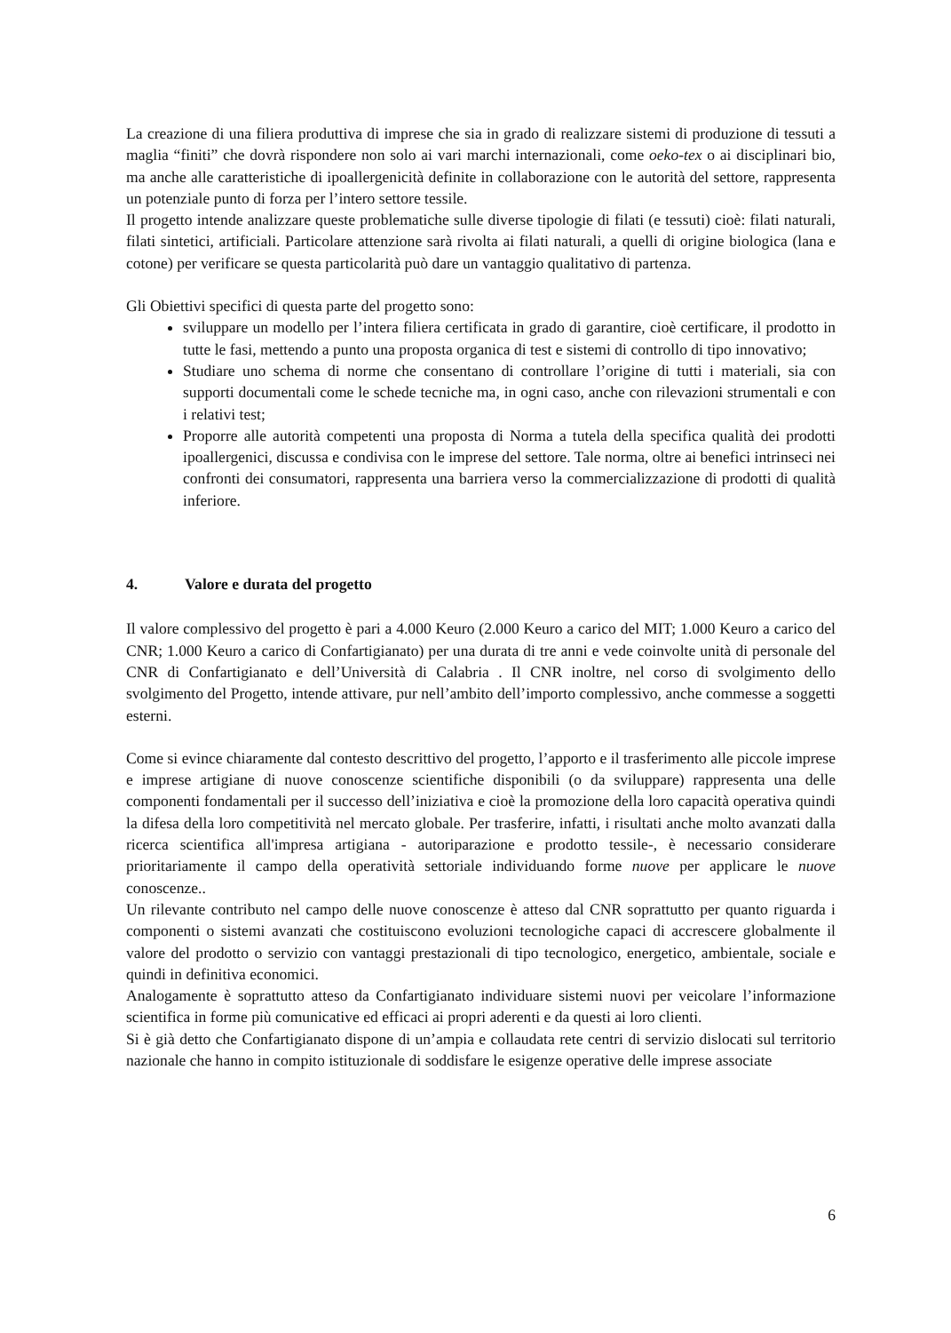La creazione di una filiera produttiva di imprese che sia in grado di realizzare sistemi di produzione di tessuti a maglia “finiti” che dovrà rispondere non solo ai vari marchi internazionali, come oeko-tex o ai disciplinari bio, ma anche alle caratteristiche di ipoallergenicità definite in collaborazione con le autorità del settore, rappresenta un potenziale punto di forza per l’intero settore tessile.
Il progetto intende analizzare queste problematiche sulle diverse tipologie di filati (e tessuti) cioè: filati naturali, filati sintetici, artificiali. Particolare attenzione sarà rivolta ai filati naturali, a quelli di origine biologica (lana e cotone) per verificare se questa particolarità può dare un vantaggio qualitativo di partenza.
Gli Obiettivi specifici di questa parte del progetto sono:
sviluppare un modello per l’intera filiera certificata in grado di garantire, cioè certificare, il prodotto in tutte le fasi, mettendo a punto una proposta organica di test e sistemi di controllo di tipo innovativo;
Studiare uno schema di norme che consentano di controllare l’origine di tutti i materiali, sia con supporti documentali come le schede tecniche ma, in ogni caso, anche con rilevazioni strumentali e con i relativi test;
Proporre alle autorità competenti una proposta di Norma a tutela della specifica qualità dei prodotti ipoallergenici, discussa e condivisa con le imprese del settore. Tale norma, oltre ai benefici intrinseci nei confronti dei consumatori, rappresenta una barriera verso la commercializzazione di prodotti di qualità inferiore.
4. Valore e durata del progetto
Il valore complessivo del progetto è pari a 4.000 Keuro (2.000 Keuro a carico del MIT; 1.000 Keuro a carico del CNR; 1.000 Keuro a carico di Confartigianato) per una durata di tre anni e vede coinvolte unità di personale del CNR di Confartigianato e dell’Università di Calabria . Il CNR inoltre, nel corso di svolgimento dello svolgimento del Progetto, intende attivare, pur nell’ambito dell’importo complessivo, anche commesse a soggetti esterni.
Come si evince chiaramente dal contesto descrittivo del progetto, l’apporto e il trasferimento alle piccole imprese e imprese artigiane di nuove conoscenze scientifiche disponibili (o da sviluppare) rappresenta una delle componenti fondamentali per il successo dell’iniziativa e cioè la promozione della loro capacità operativa quindi la difesa della loro competitività nel mercato globale. Per trasferire, infatti, i risultati anche molto avanzati dalla ricerca scientifica all'impresa artigiana - autoriparazione e prodotto tessile-, è necessario considerare prioritariamente il campo della operatività settoriale individuando forme nuove per applicare le nuove conoscenze..
Un rilevante contributo nel campo delle nuove conoscenze è atteso dal CNR soprattutto per quanto riguarda i componenti o sistemi avanzati che costituiscono evoluzioni tecnologiche capaci di accrescere globalmente il valore del prodotto o servizio con vantaggi prestazionali di tipo tecnologico, energetico, ambientale, sociale e quindi in definitiva economici.
Analogamente è soprattutto atteso da Confartigianato individuare sistemi nuovi per veicolare l’informazione scientifica in forme più comunicative ed efficaci ai propri aderenti e da questi ai loro clienti.
Si è già detto che Confartigianato dispone di un’ampia e collaudata rete centri di servizio dislocati sul territorio nazionale che hanno in compito istituzionale di soddisfare le esigenze operative delle imprese associate
6